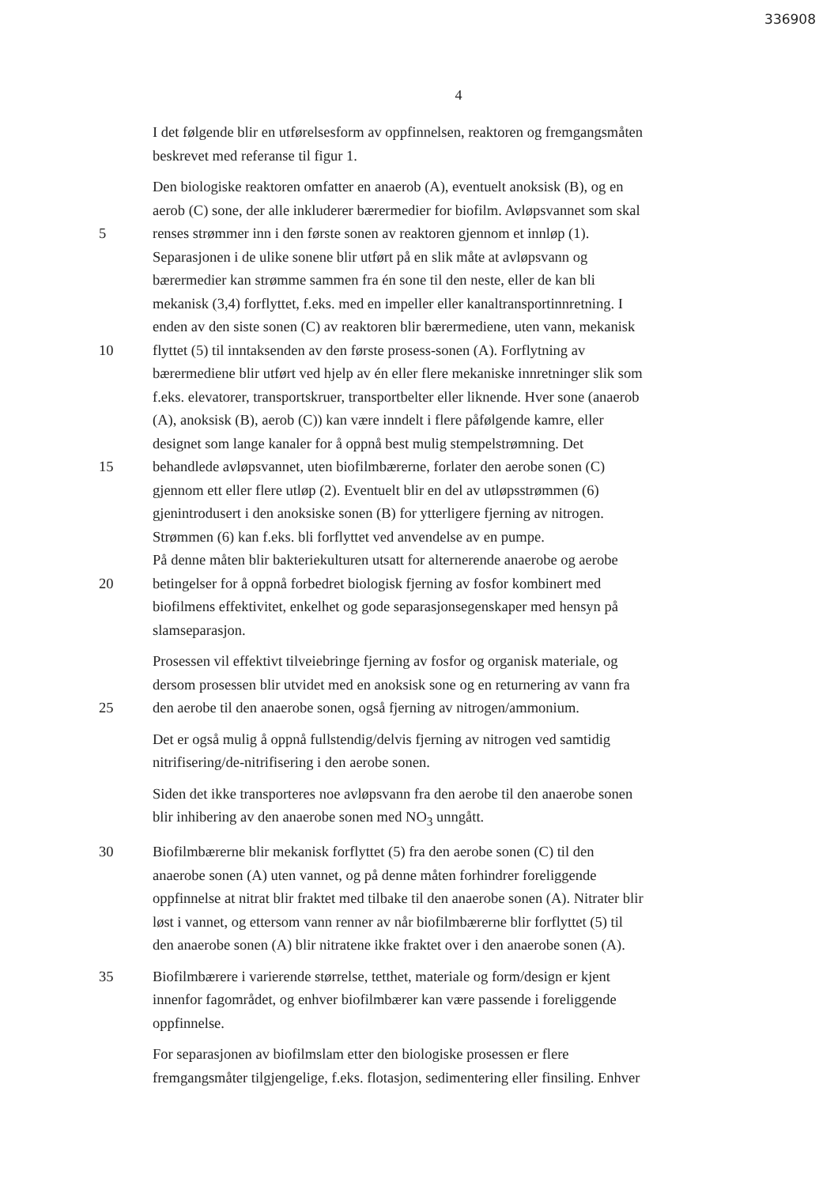336908
4
I det følgende blir en utførelsesform av oppfinnelsen, reaktoren og fremgangsmåten
beskrevet med referanse til figur 1.
Den biologiske reaktoren omfatter en anaerob (A), eventuelt anoksisk (B), og en
aerob (C) sone, der alle inkluderer bærermedier for biofilm. Avløpsvannet som skal
5 renses strømmer inn i den første sonen av reaktoren gjennom et innløp (1).
Separasjonen i de ulike sonene blir utført på en slik måte at avløpsvann og
bærermedier kan strømme sammen fra én sone til den neste, eller de kan bli
mekanisk (3,4) forflyttet, f.eks. med en impeller eller kanaltransportinnretning. I
enden av den siste sonen (C) av reaktoren blir bærermediene, uten vann, mekanisk
10 flyttet (5) til inntaksenden av den første prosess-sonen (A). Forflytning av
bærermediene blir utført ved hjelp av én eller flere mekaniske innretninger slik som
f.eks. elevatorer, transportskruer, transportbelter eller liknende. Hver sone (anaerob
(A), anoksisk (B), aerob (C)) kan være inndelt i flere påfølgende kamre, eller
designet som lange kanaler for å oppnå best mulig stempelstrømning. Det
15 behandlede avløpsvannet, uten biofilmbærerne, forlater den aerobe sonen (C)
gjennom ett eller flere utløp (2). Eventuelt blir en del av utløpsstrømmen (6)
gjenintrodusert i den anoksiske sonen (B) for ytterligere fjerning av nitrogen.
Strømmen (6) kan f.eks. bli forflyttet ved anvendelse av en pumpe.
På denne måten blir bakteriekulturen utsatt for alternerende anaerobe og aerobe
20 betingelser for å oppnå forbedret biologisk fjerning av fosfor kombinert med
biofilmens effektivitet, enkelhet og gode separasjonsegenskaper med hensyn på
slamseparasjon.
Prosessen vil effektivt tilveiebringe fjerning av fosfor og organisk materiale, og
dersom prosessen blir utvidet med en anoksisk sone og en returnering av vann fra
25 den aerobe til den anaerobe sonen, også fjerning av nitrogen/ammonium.
Det er også mulig å oppnå fullstendig/delvis fjerning av nitrogen ved samtidig
nitrifisering/de-nitrifisering i den aerobe sonen.
Siden det ikke transporteres noe avløpsvann fra den aerobe til den anaerobe sonen
blir inhibering av den anaerobe sonen med NO<sub>3</sub> unngått.
30 Biofilmbærerne blir mekanisk forflyttet (5) fra den aerobe sonen (C) til den
anaerobe sonen (A) uten vannet, og på denne måten forhindrer foreliggende
oppfinnelse at nitrat blir fraktet med tilbake til den anaerobe sonen (A). Nitrater blir
løst i vannet, og ettersom vann renner av når biofilmbærerne blir forflyttet (5) til
den anaerobe sonen (A) blir nitratene ikke fraktet over i den anaerobe sonen (A).
35 Biofilmbærere i varierende størrelse, tetthet, materiale og form/design er kjent
innenfor fagområdet, og enhver biofilmbærer kan være passende i foreliggende
oppfinnelse.
For separasjonen av biofilmslam etter den biologiske prosessen er flere
fremgangsmåter tilgjengelige, f.eks. flotasjon, sedimentering eller finsiling. Enhver